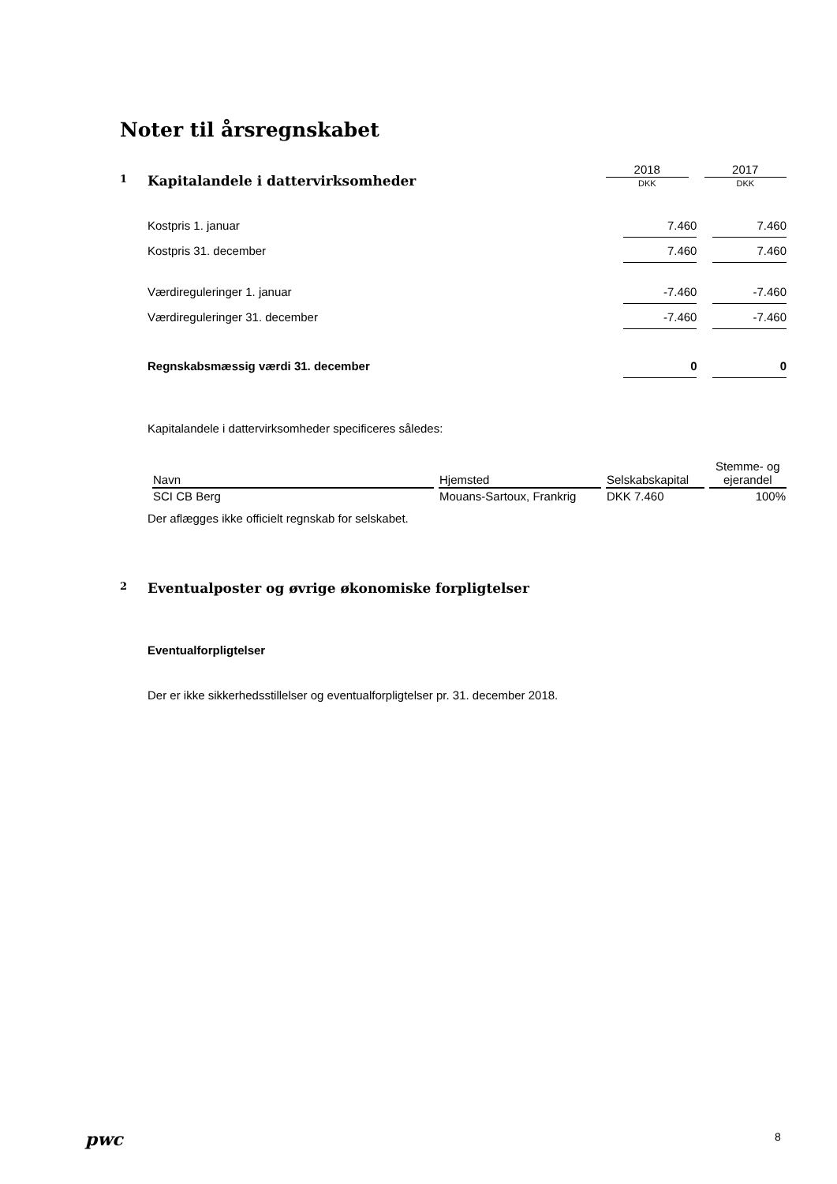Noter til årsregnskabet
| | 2018 | 2017 |
| | DKK | DKK |
1 Kapitalandele i dattervirksomheder
| Kostpris 1. januar | 7.460 | 7.460 |
| Kostpris 31. december | 7.460 | 7.460 |
| Værdireguleringer 1. januar | -7.460 | -7.460 |
| Værdireguleringer 31. december | -7.460 | -7.460 |
| Regnskabsmæssig værdi 31. december | 0 | 0 |
Kapitalandele i dattervirksomheder specificeres således:
| Navn | Hjemsted | Selskabskapital | Stemme- og ejerandel |
| --- | --- | --- | --- |
| SCI CB Berg | Mouans-Sartoux, Frankrig | DKK 7.460 | 100% |
Der aflægges ikke officielt regnskab for selskabet.
2 Eventualposter og øvrige økonomiske forpligtelser
Eventualforpligtelser
Der er ikke sikkerhedsstillelser og eventualforpligtelser pr. 31. december 2018.
pwc 8